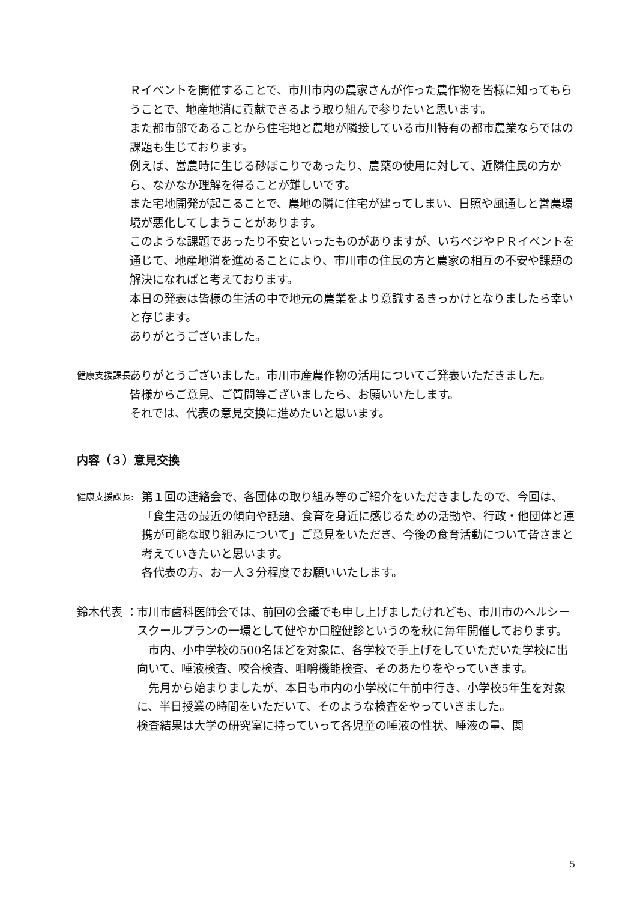Ｒイベントを開催することで、市川市内の農家さんが作った農作物を皆様に知ってもらうことで、地産地消に貢献できるよう取り組んで参りたいと思います。
また都市部であることから住宅地と農地が隣接している市川特有の都市農業ならではの課題も生じております。
例えば、営農時に生じる砂ぼこりであったり、農薬の使用に対して、近隣住民の方から、なかなか理解を得ることが難しいです。
また宅地開発が起こることで、農地の隣に住宅が建ってしまい、日照や風通しと営農環境が悪化してしまうことがあります。
このような課題であったり不安といったものがありますが、いちベジやＰＲイベントを通じて、地産地消を進めることにより、市川市の住民の方と農家の相互の不安や課題の解決になればと考えております。
本日の発表は皆様の生活の中で地元の農業をより意識するきっかけとなりましたら幸いと存じます。
ありがとうございました。
健康支援課長:
ありがとうございました。市川市産農作物の活用についてご発表いただきました。
皆様からご意見、ご質問等ございましたら、お願いいたします。
それでは、代表の意見交換に進めたいと思います。
内容（３）意見交換
健康支援課長:
第１回の連絡会で、各団体の取り組み等のご紹介をいただきましたので、今回は、「食生活の最近の傾向や話題、食育を身近に感じるための活動や、行政・他団体と連携が可能な取り組みについて」ご意見をいただき、今後の食育活動について皆さまと考えていきたいと思います。
各代表の方、お一人３分程度でお願いいたします。
鈴木代表 ： 市川市歯科医師会では、前回の会議でも申し上げましたけれども、市川市のヘルシースクールプランの一環として健やか口腔健診というのを秋に毎年開催しております。
　市内、小中学校の500名ほどを対象に、各学校で手上げをしていただいた学校に出向いて、唾液検査、咬合検査、咀嚼機能検査、そのあたりをやっていきます。
　先月から始まりましたが、本日も市内の小学校に午前中行き、小学校5年生を対象に、半日授業の時間をいただいて、そのような検査をやっていきました。
検査結果は大学の研究室に持っていって各児童の唾液の性状、唾液の量、関
5